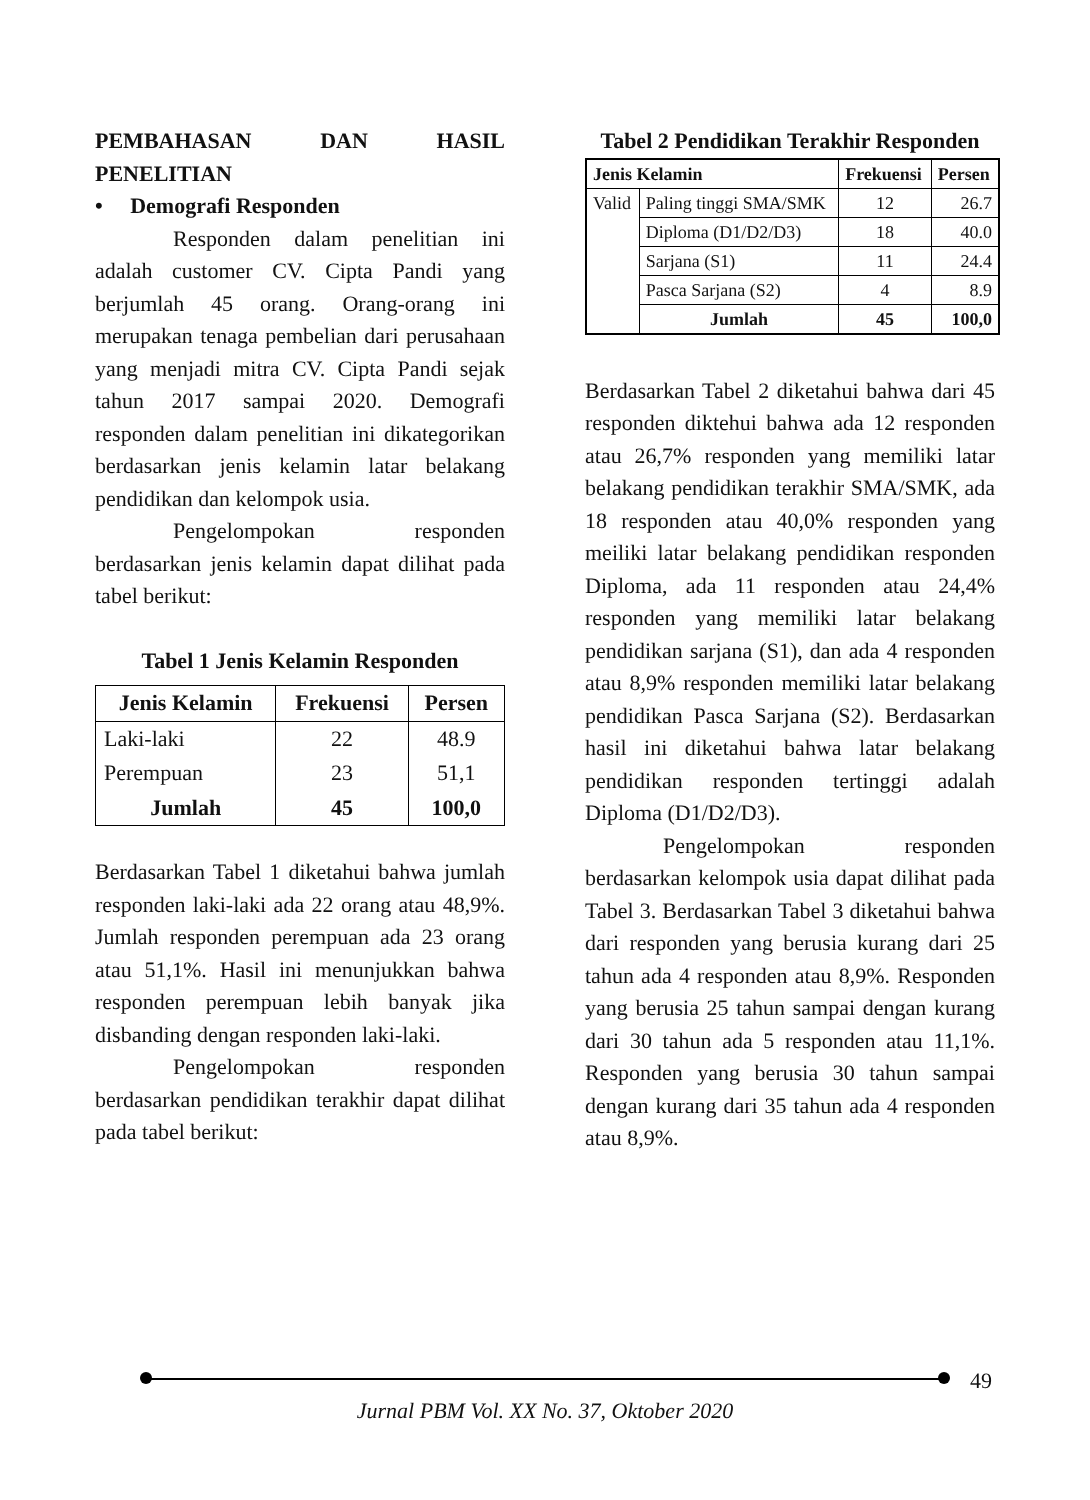PEMBAHASAN DAN HASIL PENELITIAN
• Demografi Responden
Responden dalam penelitian ini adalah customer CV. Cipta Pandi yang berjumlah 45 orang. Orang-orang ini merupakan tenaga pembelian dari perusahaan yang menjadi mitra CV. Cipta Pandi sejak tahun 2017 sampai 2020. Demografi responden dalam penelitian ini dikategorikan berdasarkan jenis kelamin latar belakang pendidikan dan kelompok usia.
Pengelompokan responden berdasarkan jenis kelamin dapat dilihat pada tabel berikut:
Tabel 1 Jenis Kelamin Responden
| Jenis Kelamin | Frekuensi | Persen |
| --- | --- | --- |
| Laki-laki | 22 | 48.9 |
| Perempuan | 23 | 51,1 |
| Jumlah | 45 | 100,0 |
Berdasarkan Tabel 1 diketahui bahwa jumlah responden laki-laki ada 22 orang atau 48,9%. Jumlah responden perempuan ada 23 orang atau 51,1%. Hasil ini menunjukkan bahwa responden perempuan lebih banyak jika disbanding dengan responden laki-laki.
Pengelompokan responden berdasarkan pendidikan terakhir dapat dilihat pada tabel berikut:
Tabel 2 Pendidikan Terakhir Responden
| Jenis Kelamin | | Frekuensi | Persen |
| --- | --- | --- | --- |
| Valid | Paling tinggi SMA/SMK | 12 | 26.7 |
| | Diploma (D1/D2/D3) | 18 | 40.0 |
| | Sarjana (S1) | 11 | 24.4 |
| | Pasca Sarjana (S2) | 4 | 8.9 |
| | Jumlah | 45 | 100,0 |
Berdasarkan Tabel 2 diketahui bahwa dari 45 responden diktehui bahwa ada 12 responden atau 26,7% responden yang memiliki latar belakang pendidikan terakhir SMA/SMK, ada 18 responden atau 40,0% responden yang meiliki latar belakang pendidikan responden Diploma, ada 11 responden atau 24,4% responden yang memiliki latar belakang pendidikan sarjana (S1), dan ada 4 responden atau 8,9% responden memiliki latar belakang pendidikan Pasca Sarjana (S2). Berdasarkan hasil ini diketahui bahwa latar belakang pendidikan responden tertinggi adalah Diploma (D1/D2/D3).
Pengelompokan responden berdasarkan kelompok usia dapat dilihat pada Tabel 3. Berdasarkan Tabel 3 diketahui bahwa dari responden yang berusia kurang dari 25 tahun ada 4 responden atau 8,9%. Responden yang berusia 25 tahun sampai dengan kurang dari 30 tahun ada 5 responden atau 11,1%. Responden yang berusia 30 tahun sampai dengan kurang dari 35 tahun ada 4 responden atau 8,9%.
49
Jurnal PBM Vol. XX No. 37, Oktober 2020